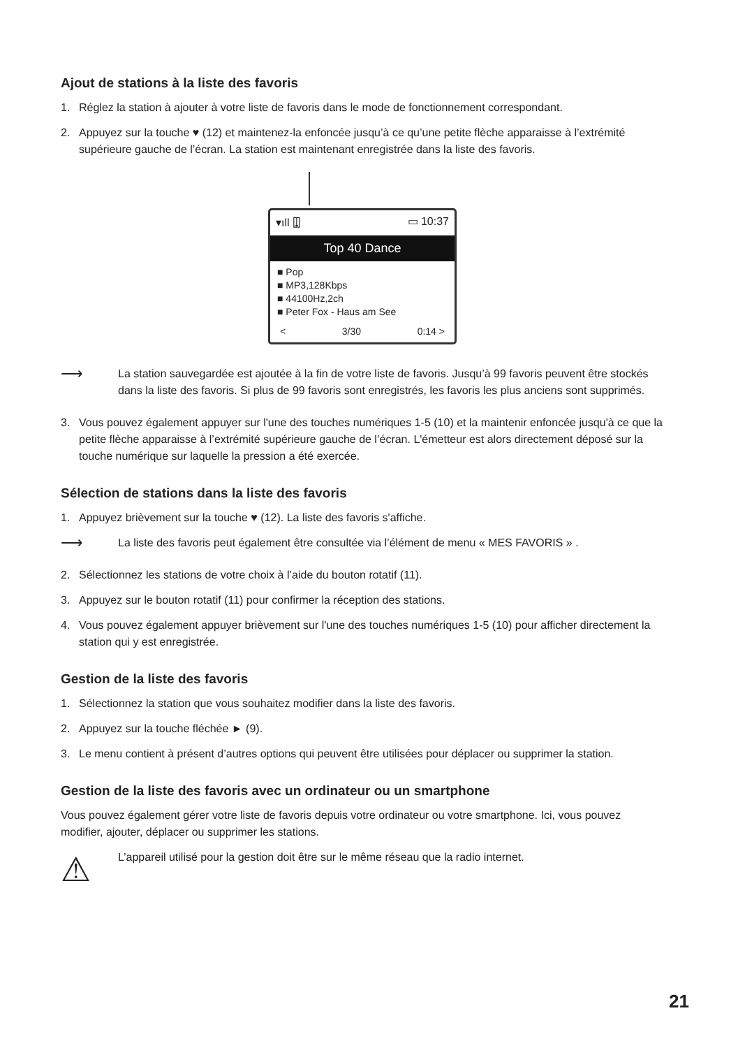Ajout de stations à la liste des favoris
1. Réglez la station à ajouter à votre liste de favoris dans le mode de fonctionnement correspondant.
2. Appuyez sur la touche ♥ (12) et maintenez-la enfoncée jusqu’à ce qu’une petite flèche apparaisse à l’extrémité supérieure gauche de l’écran. La station est maintenant enregistrée dans la liste des favoris.
▾ıll ⍗ ▭ 10:37
Top 40 Dance
■ Pop
■ MP3,128Kbps
■ 44100Hz,2ch
■ Peter Fox - Haus am See
< 3/30 0:14 >
⟶ La station sauvegardée est ajoutée à la fin de votre liste de favoris. Jusqu’à 99 favoris peuvent être stockés dans la liste des favoris. Si plus de 99 favoris sont enregistrés, les favoris les plus anciens sont supprimés.
3. Vous pouvez également appuyer sur l'une des touches numériques 1-5 (10) et la maintenir enfoncée jusqu'à ce que la petite flèche apparaisse à l’extrémité supérieure gauche de l’écran. L'émetteur est alors directement déposé sur la touche numérique sur laquelle la pression a été exercée.
Sélection de stations dans la liste des favoris
1. Appuyez brièvement sur la touche ♥ (12). La liste des favoris s'affiche.
⟶ La liste des favoris peut également être consultée via l’élément de menu « MES FAVORIS » .
2. Sélectionnez les stations de votre choix à l’aide du bouton rotatif (11).
3. Appuyez sur le bouton rotatif (11) pour confirmer la réception des stations.
4. Vous pouvez également appuyer brièvement sur l'une des touches numériques 1-5 (10) pour afficher directement la station qui y est enregistrée.
Gestion de la liste des favoris
1. Sélectionnez la station que vous souhaitez modifier dans la liste des favoris.
2. Appuyez sur la touche fléchée ► (9).
3. Le menu contient à présent d’autres options qui peuvent être utilisées pour déplacer ou supprimer la station.
Gestion de la liste des favoris avec un ordinateur ou un smartphone
Vous pouvez également gérer votre liste de favoris depuis votre ordinateur ou votre smartphone. Ici, vous pouvez modifier, ajouter, déplacer ou supprimer les stations.
⚠ L’appareil utilisé pour la gestion doit être sur le même réseau que la radio internet.
21